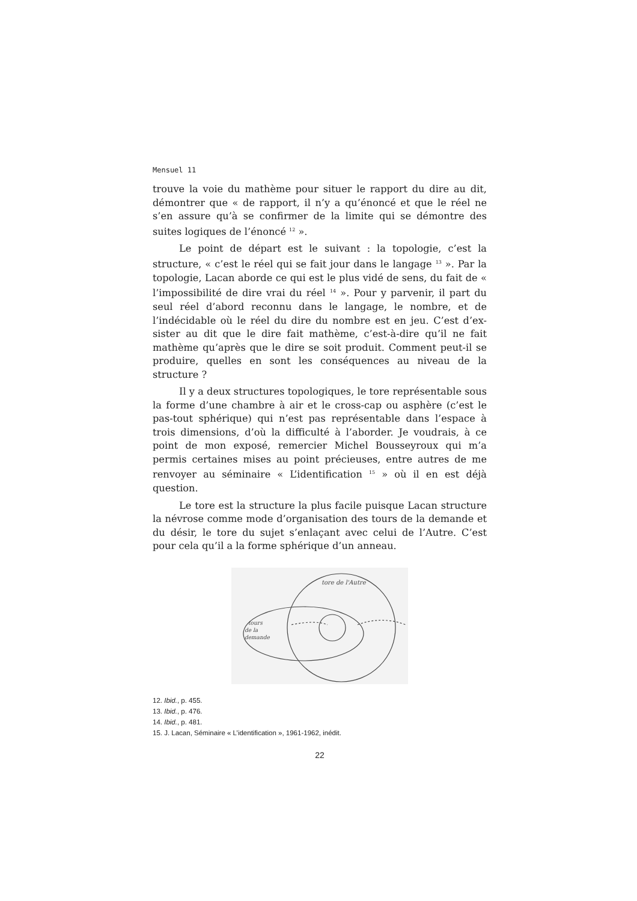Mensuel 11
trouve la voie du mathème pour situer le rapport du dire au dit, démontrer que « de rapport, il n’y a qu’énoncé et que le réel ne s’en assure qu’à se confirmer de la limite qui se démontre des suites logiques de l’énoncé <sup>12</sup> ».
Le point de départ est le suivant : la topologie, c’est la structure, « c’est le réel qui se fait jour dans le langage <sup>13</sup> ». Par la topologie, Lacan aborde ce qui est le plus vidé de sens, du fait de « l’impossibilité de dire vrai du réel <sup>14</sup> ». Pour y parvenir, il part du seul réel d’abord reconnu dans le langage, le nombre, et de l’indécidable où le réel du dire du nombre est en jeu. C’est d’ex-sister au dit que le dire fait mathème, c’est-à-dire qu’il ne fait mathème qu’après que le dire se soit produit. Comment peut-il se produire, quelles en sont les conséquences au niveau de la structure ?
Il y a deux structures topologiques, le tore représentable sous la forme d’une chambre à air et le cross-cap ou asphère (c’est le pas-tout sphérique) qui n’est pas représentable dans l’espace à trois dimensions, d’où la difficulté à l’aborder. Je voudrais, à ce point de mon exposé, remercier Michel Bousseyroux qui m’a permis certaines mises au point précieuses, entre autres de me renvoyer au séminaire « L’identification <sup>15</sup> » où il en est déjà question.
Le tore est la structure la plus facile puisque Lacan structure la névrose comme mode d’organisation des tours de la demande et du désir, le tore du sujet s’enlaçant avec celui de l’Autre. C’est pour cela qu’il a la forme sphérique d’un anneau.
tore de l'Autre
tours
de la
demande
12. Ibid., p. 455.
13. Ibid., p. 476.
14. Ibid., p. 481.
15. J. Lacan, Séminaire « L’identification », 1961-1962, inédit.
22